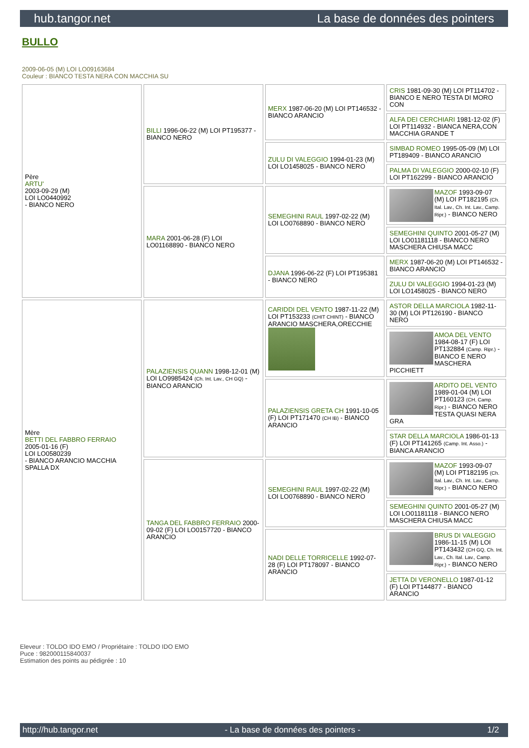hub.tangor.net La base de données des pointers
BULLO
2009-06-05 (M) LOI LO09163684
Couleur : BIANCO TESTA NERA CON MACCHIA SU
| Père ARTU' 2003-09-29 (M) LOI LO0440992 - BIANCO NERO | BILLI 1996-06-22 (M) LOI PT195377 - BIANCO NERO | MERX 1987-06-20 (M) LOI PT146532 - BIANCO ARANCIO | CRIS 1981-09-30 (M) LOI PT114702 - BIANCO E NERO TESTA DI MORO CON |
| | | | ALFA DEI CERCHIARI 1981-12-02 (F) LOI PT114932 - BIANCA NERA,CON MACCHIA GRANDE T |
| | | ZULU DI VALEGGIO 1994-01-23 (M) LOI LO1458025 - BIANCO NERO | SIMBAD ROMEO 1995-05-09 (M) LOI PT189409 - BIANCO ARANCIO |
| | | | PALMA DI VALEGGIO 2000-02-10 (F) LOI PT162299 - BIANCO ARANCIO |
| | MARA 2001-06-28 (F) LOI LO01168890 - BIANCO NERO | SEMEGHINI RAUL 1997-02-22 (M) LOI LO0768890 - BIANCO NERO | MAZOF 1993-09-07 (M) LOI PT182195 (Ch. Ital. Lav., Ch. Int. Lav., Camp. Ripr.) - BIANCO NERO |
| | | | SEMEGHINI QUINTO 2001-05-27 (M) LOI LO01181118 - BIANCO NERO MASCHERA CHIUSA MACC |
| | | DJANA 1996-06-22 (F) LOI PT195381 - BIANCO NERO | MERX 1987-06-20 (M) LOI PT146532 - BIANCO ARANCIO |
| | | | ZULU DI VALEGGIO 1994-01-23 (M) LOI LO1458025 - BIANCO NERO |
| Mère BETTI DEL FABBRO FERRAIO 2005-01-16 (F) LOI LO0580239 - BIANCO ARANCIO MACCHIA SPALLA DX | PALAZIENSIS QUANN 1998-12-01 (M) LOI LO9985424 (Ch. Int. Lav., CH GQ) - BIANCO ARANCIO | CARIDDI DEL VENTO 1987-11-22 (M) LOI PT153233 (CHIT CHINT) - BIANCO ARANCIO MASCHERA,ORECCHIE | ASTOR DELLA MARCIOLA 1982-11-30 (M) LOI PT126190 - BIANCO NERO |
| | | | AMOA DEL VENTO 1984-08-17 (F) LOI PT132884 (Camp. Ripr.) - BIANCO E NERO MASCHERA PICCHIETT |
| | | PALAZIENSIS GRETA CH 1991-10-05 (F) LOI PT171470 (CH IB) - BIANCO ARANCIO | ARDITO DEL VENTO 1989-01-04 (M) LOI PT160123 (CH, Camp. Ripr.) - BIANCO NERO TESTA QUASI NERA GRA |
| | | | STAR DELLA MARCIOLA 1986-01-13 (F) LOI PT141265 (Camp. Int. Asso.) - BIANCA ARANCIO |
| | TANGA DEL FABBRO FERRAIO 2000-09-02 (F) LOI LO0157720 - BIANCO ARANCIO | SEMEGHINI RAUL 1997-02-22 (M) LOI LO0768890 - BIANCO NERO | MAZOF 1993-09-07 (M) LOI PT182195 (Ch. Ital. Lav., Ch. Int. Lav., Camp. Ripr.) - BIANCO NERO |
| | | | SEMEGHINI QUINTO 2001-05-27 (M) LOI LO01181118 - BIANCO NERO MASCHERA CHIUSA MACC |
| | | NADI DELLE TORRICELLE 1992-07-28 (F) LOI PT178097 - BIANCO ARANCIO | BRUS DI VALEGGIO 1986-11-15 (M) LOI PT143432 (CH GQ, Ch. Int. Lav., Ch. Ital. Lav., Camp. Ripr.) - BIANCO NERO |
| | | | JETTA DI VERONELLO 1987-01-12 (F) LOI PT144877 - BIANCO ARANCIO |
Eleveur : TOLDO IDO EMO / Propriétaire : TOLDO IDO EMO
Puce : 982000115840037
Estimation des points au pédigrée : 10
http://hub.tangor.net - La base de données des pointers - 1/2